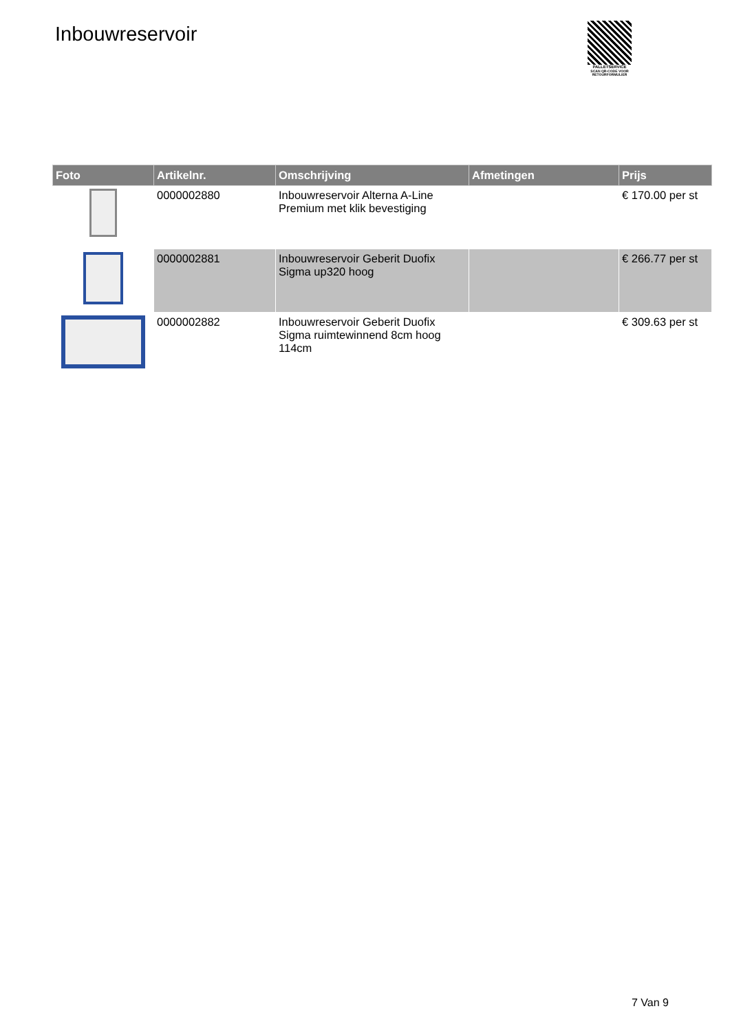Inbouwreservoir
PALLETSERVICE
SCAN QR-CODE VOOR
RETOURFORMULIER
| Foto | Artikelnr. | Omschrijving | Afmetingen | Prijs |
| --- | --- | --- | --- | --- |
| | 0000002880 | Inbouwreservoir Alterna A-Line Premium met klik bevestiging | | € 170.00 per st |
| | 0000002881 | Inbouwreservoir Geberit Duofix Sigma up320 hoog | | € 266.77 per st |
| | 0000002882 | Inbouwreservoir Geberit Duofix Sigma ruimtewinnend 8cm hoog 114cm | | € 309.63 per st |
7 Van 9